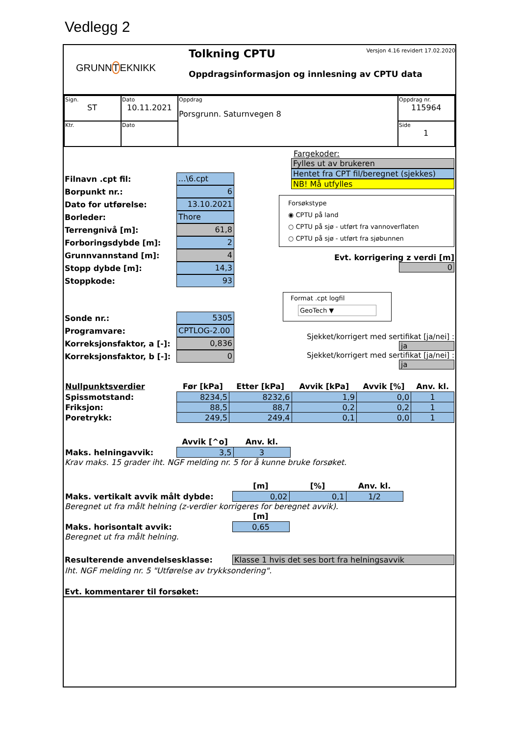Vedlegg 2
GRUNNTEKNIKK
Tolkning CPTU Versjon 4.16 revidert 17.02.2020
Oppdragsinformasjon og innlesning av CPTU data
| Sign. ST | Dato 10.11.2021 | Oppdrag Porsgrunn. Saturnvegen 8 | Oppdrag nr. 115964 |
| Ktr. | Dato | | Side 1 |
Filnavn .cpt fil:...\6.cpt
Borpunkt nr.: 6
Dato for utførelse: 13.10.2021
Borleder: Thore
Terrengnivå [m]: 61,8
Forboringsdybde [m]: 2
Grunnvannstand [m]: 4
Stopp dybde [m]: 14,3
Stoppkode: 93
Fargekoder:
Fylles ut av brukeren
Hentet fra CPT fil/beregnet (sjekkes)
NB! Må utfylles
Forsøkstype
◉ CPTU på land
○ CPTU på sjø - utført fra vannoverflaten
○ CPTU på sjø - utført fra sjøbunnen
Evt. korrigering z verdi [m] 0
Sonde nr.: 5305
Programvare: CPTLOG-2.00
Korreksjonsfaktor, a [-]: 0,836
Korreksjonsfaktor, b [-]: 0
Format .cpt logfil
GeoTech ▼
Sjekket/korrigert med sertifikat [ja/nei] : ja
Sjekket/korrigert med sertifikat [ja/nei] : ja
| Nullpunktsverdier | Før [kPa] | Etter [kPa] | Avvik [kPa] | Avvik [%] | Anv. kl. |
| --- | --- | --- | --- | --- | --- |
| Spissmotstand: | 8234,5 | 8232,6 | 1,9 | 0,0 | 1 |
| Friksjon: | 88,5 | 88,7 | 0,2 | 0,2 | 1 |
| Poretrykk: | 249,5 | 249,4 | 0,1 | 0,0 | 1 |
| | Avvik [^o] | Anv. kl. |
| --- | --- | --- |
| Maks. helningavvik: | 3,5 | 3 |
Krav maks. 15 grader iht. NGF melding nr. 5 for å kunne bruke forsøket.
| | [m] | [%] | Anv. kl. |
| --- | --- | --- | --- |
| Maks. vertikalt avvik målt dybde: | 0,02 | 0,1 | 1/2 |
Beregnet ut fra målt helning (z-verdier korrigeres for beregnet avvik).
| | [m] |
| --- | --- |
| Maks. horisontalt avvik: | 0,65 |
Beregnet ut fra målt helning.
Resulterende anvendelsesklasse: Klasse 1 hvis det ses bort fra helningsavvik
Iht. NGF melding nr. 5 "Utførelse av trykksondering".
Evt. kommentarer til forsøket: